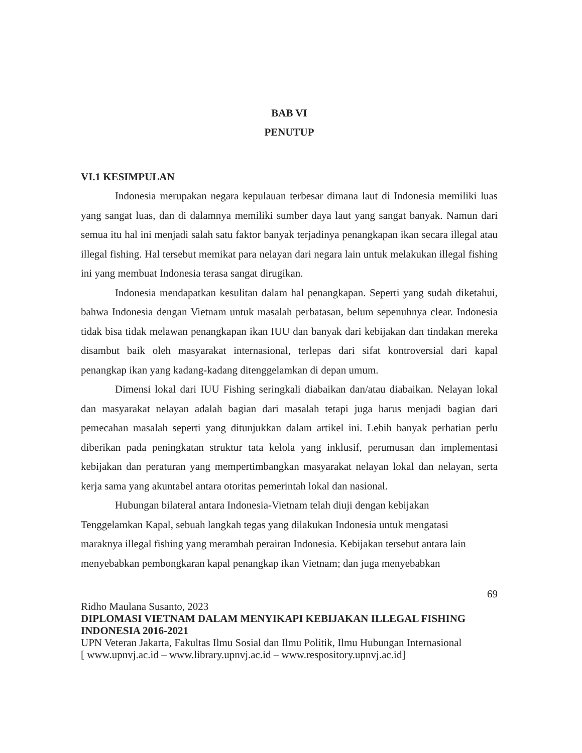BAB VI
PENUTUP
VI.1 KESIMPULAN
Indonesia merupakan negara kepulauan terbesar dimana laut di Indonesia memiliki luas yang sangat luas, dan di dalamnya memiliki sumber daya laut yang sangat banyak. Namun dari semua itu hal ini menjadi salah satu faktor banyak terjadinya penangkapan ikan secara illegal atau illegal fishing. Hal tersebut memikat para nelayan dari negara lain untuk melakukan illegal fishing ini yang membuat Indonesia terasa sangat dirugikan.
Indonesia mendapatkan kesulitan dalam hal penangkapan. Seperti yang sudah diketahui, bahwa Indonesia dengan Vietnam untuk masalah perbatasan, belum sepenuhnya clear. Indonesia tidak bisa tidak melawan penangkapan ikan IUU dan banyak dari kebijakan dan tindakan mereka disambut baik oleh masyarakat internasional, terlepas dari sifat kontroversial dari kapal penangkap ikan yang kadang-kadang ditenggelamkan di depan umum.
Dimensi lokal dari IUU Fishing seringkali diabaikan dan/atau diabaikan. Nelayan lokal dan masyarakat nelayan adalah bagian dari masalah tetapi juga harus menjadi bagian dari pemecahan masalah seperti yang ditunjukkan dalam artikel ini. Lebih banyak perhatian perlu diberikan pada peningkatan struktur tata kelola yang inklusif, perumusan dan implementasi kebijakan dan peraturan yang mempertimbangkan masyarakat nelayan lokal dan nelayan, serta kerja sama yang akuntabel antara otoritas pemerintah lokal dan nasional.
Hubungan bilateral antara Indonesia-Vietnam telah diuji dengan kebijakan
Tenggelamkan Kapal, sebuah langkah tegas yang dilakukan Indonesia untuk mengatasi
maraknya illegal fishing yang merambah perairan Indonesia. Kebijakan tersebut antara lain
menyebabkan pembongkaran kapal penangkap ikan Vietnam; dan juga menyebabkan
69
Ridho Maulana Susanto, 2023
DIPLOMASI VIETNAM DALAM MENYIKAPI KEBIJAKAN ILLEGAL FISHING INDONESIA 2016-2021
UPN Veteran Jakarta, Fakultas Ilmu Sosial dan Ilmu Politik, Ilmu Hubungan Internasional
[ www.upnvj.ac.id – www.library.upnvj.ac.id – www.respository.upnvj.ac.id]